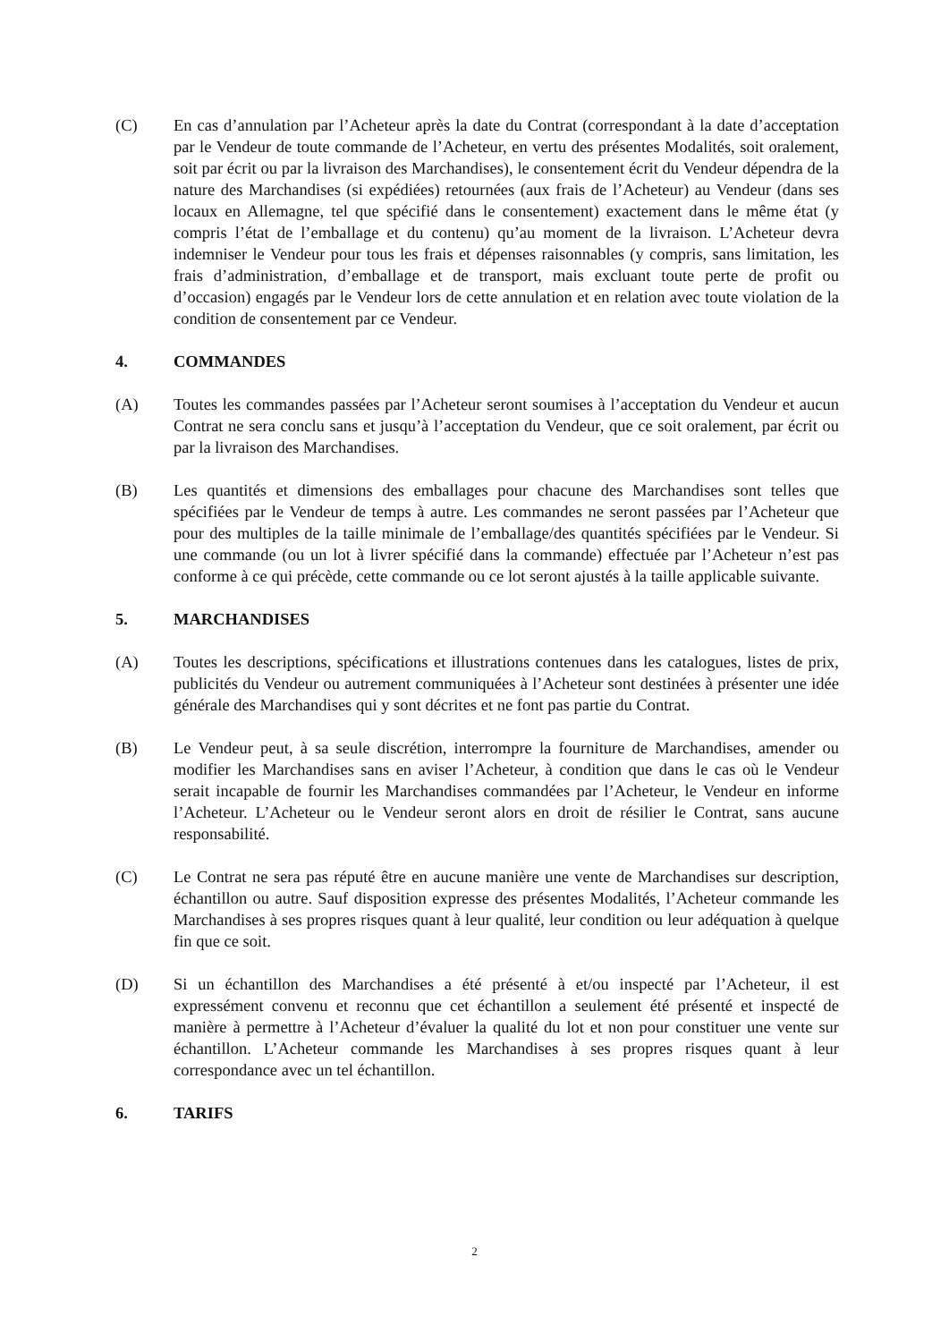(C) En cas d’annulation par l’Acheteur après la date du Contrat (correspondant à la date d’acceptation par le Vendeur de toute commande de l’Acheteur, en vertu des présentes Modalités, soit oralement, soit par écrit ou par la livraison des Marchandises), le consentement écrit du Vendeur dépendra de la nature des Marchandises (si expédiées) retournées (aux frais de l’Acheteur) au Vendeur (dans ses locaux en Allemagne, tel que spécifié dans le consentement) exactement dans le même état (y compris l’état de l’emballage et du contenu) qu’au moment de la livraison. L’Acheteur devra indemniser le Vendeur pour tous les frais et dépenses raisonnables (y compris, sans limitation, les frais d’administration, d’emballage et de transport, mais excluant toute perte de profit ou d’occasion) engagés par le Vendeur lors de cette annulation et en relation avec toute violation de la condition de consentement par ce Vendeur.
4. COMMANDES
(A) Toutes les commandes passées par l’Acheteur seront soumises à l’acceptation du Vendeur et aucun Contrat ne sera conclu sans et jusqu’à l’acceptation du Vendeur, que ce soit oralement, par écrit ou par la livraison des Marchandises.
(B) Les quantités et dimensions des emballages pour chacune des Marchandises sont telles que spécifiées par le Vendeur de temps à autre. Les commandes ne seront passées par l’Acheteur que pour des multiples de la taille minimale de l’emballage/des quantités spécifiées par le Vendeur. Si une commande (ou un lot à livrer spécifié dans la commande) effectuée par l’Acheteur n’est pas conforme à ce qui précède, cette commande ou ce lot seront ajustés à la taille applicable suivante.
5. MARCHANDISES
(A) Toutes les descriptions, spécifications et illustrations contenues dans les catalogues, listes de prix, publicités du Vendeur ou autrement communiquées à l’Acheteur sont destinées à présenter une idée générale des Marchandises qui y sont décrites et ne font pas partie du Contrat.
(B) Le Vendeur peut, à sa seule discrétion, interrompre la fourniture de Marchandises, amender ou modifier les Marchandises sans en aviser l’Acheteur, à condition que dans le cas où le Vendeur serait incapable de fournir les Marchandises commandées par l’Acheteur, le Vendeur en informe l’Acheteur. L’Acheteur ou le Vendeur seront alors en droit de résilier le Contrat, sans aucune responsabilité.
(C) Le Contrat ne sera pas réputé être en aucune manière une vente de Marchandises sur description, échantillon ou autre. Sauf disposition expresse des présentes Modalités, l’Acheteur commande les Marchandises à ses propres risques quant à leur qualité, leur condition ou leur adéquation à quelque fin que ce soit.
(D) Si un échantillon des Marchandises a été présenté à et/ou inspecté par l’Acheteur, il est expressément convenu et reconnu que cet échantillon a seulement été présenté et inspecté de manière à permettre à l’Acheteur d’évaluer la qualité du lot et non pour constituer une vente sur échantillon. L’Acheteur commande les Marchandises à ses propres risques quant à leur correspondance avec un tel échantillon.
6. TARIFS
2